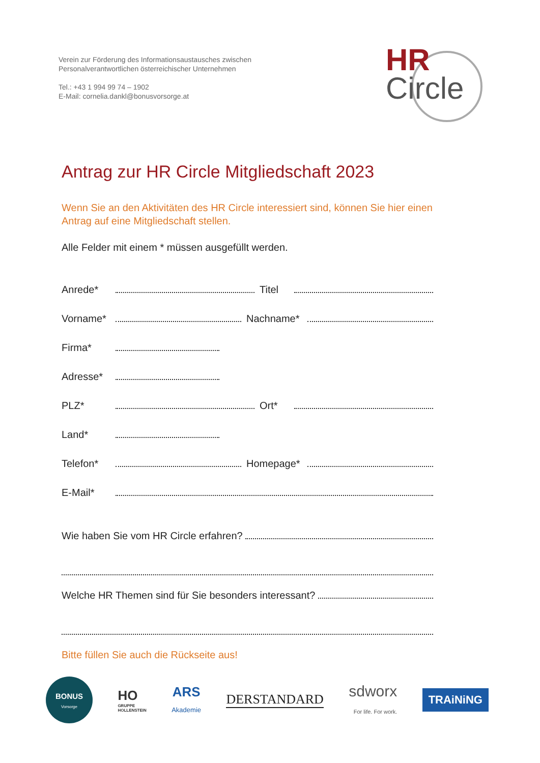Verein zur Förderung des Informationsaustausches zwischen
Personalverantwortlichen österreichischer Unternehmen
Tel.: +43 1 994 99 74 – 1902
E-Mail: cornelia.dankl@bonusvorsorge.at
HR
Circle
Antrag zur HR Circle Mitgliedschaft 2023
Wenn Sie an den Aktivitäten des HR Circle interessiert sind, können Sie hier einen Antrag auf eine Mitgliedschaft stellen.
Alle Felder mit einem * müssen ausgefüllt werden.
Anrede* Titel
Vorname* Nachname*
Firma*
Adresse*
PLZ* Ort*
Land*
Telefon* Homepage*
E-Mail*
Wie haben Sie vom HR Circle erfahren?
Welche HR Themen sind für Sie besonders interessant?
Bitte füllen Sie auch die Rückseite aus!
BONUS
Vorsorge
HO
GRUPPE
HOLLENSTEIN
ARS
Akademie
DERSTANDARD
sdworx
For life. For work.
TRAiNiNG